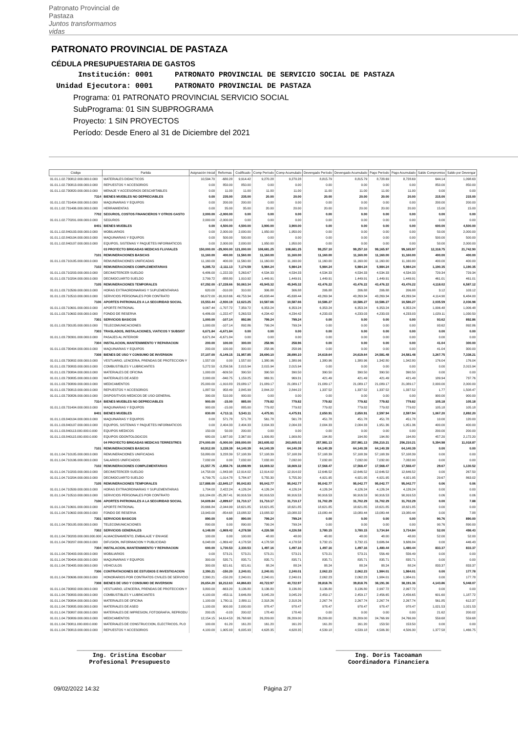Patronato Provincial de Pastaza
Juntos transformamos vidas
PATRONATO PROVINCIAL DE PASTAZA
CÉDULA PRESUPUESTARIA DE GASTOS
Institución: 0001 PATRONATO PROVINCIAL DE SERVICIO SOCIAL DE PASTAZA
Unidad Ejecutora: 0001 PATRONATO PROVINCIAL DE PASTAZA
Programa: 01 PATRONATO PROVINCIAL SERVICIO SOCIAL
SubPrograma: 01 SIN SUBPROGRAMA
Proyecto: 1 SIN PROYECTOS
Período: Desde Enero al 31 de Diciembre del 2021
| Código | Partida | Asignación Inicial | Reformas | Codificado | Comp Período | Comp Acumulado | Devengado Período | Devengado Acumulado | Pago Período | Pago Acumulado | Saldo Compromiso | Saldo por Devengar |
| --- | --- | --- | --- | --- | --- | --- | --- | --- | --- | --- | --- | --- |
| 01.01.1.02.730812.000.000.0.000 | MATERIALES DIDACTICOS | 10,594.70 | -680.28 | 9,914.42 | 9,270.28 | 9,270.28 | 8,815.79 | 8,815.79 | 8,728.69 | 8,728.69 | 644.14 | 1,098.63 |
| 01.01.1.02.730813.000.000.0.000 | REPUESTOS Y ACCESORIOS | 0.00 | 850.00 | 850.00 | 0.00 | 0.00 | 0.00 | 0.00 | 0.00 | 0.00 | 850.00 | 850.00 |
| 01.01.1.02.730820.000.000.0.000 | MENAJE Y ACCESORIOS DESCARTABLES | 0.00 | 11.00 | 11.00 | 11.00 | 11.00 | 11.00 | 11.00 | 11.00 | 11.00 | 0.00 | 0.00 |
| 7314 | BIENES MUEBLES NO DEPRECIABLES | 0.00 | 235.00 | 235.00 | 20.00 | 20.00 | 20.00 | 20.00 | 20.00 | 20.00 | 215.00 | 215.00 |
| 01.01.1.02.731404.000.000.0.000 | MAQUINARIAS Y EQUIPOS | 0.00 | 200.00 | 200.00 | 0.00 | 0.00 | 0.00 | 0.00 | 0.00 | 0.00 | 200.00 | 200.00 |
| 01.01.1.02.731406.000.000.0.000 | HERRAMIENTAS | 0.00 | 35.00 | 35.00 | 20.00 | 20.00 | 20.00 | 20.00 | 20.00 | 20.00 | 15.00 | 15.00 |
| 7702 | SEGUROS, COSTOS FINANCIEROS Y OTROS GASTO | 2,000.00 | -2,000.00 | 0.00 | 0.00 | 0.00 | 0.00 | 0.00 | 0.00 | 0.00 | 0.00 | 0.00 |
| 01.01.1.02.770201.000.000.0.000 | SEGUROS | 2,000.00 | -2,000.00 | 0.00 | 0.00 | 0.00 | 0.00 | 0.00 | 0.00 | 0.00 | 0.00 | 0.00 |
| 8401 | BIENES MUEBLES | 0.00 | 4,500.00 | 4,500.00 | 3,900.00 | 3,900.00 | 0.00 | 0.00 | 0.00 | 0.00 | 600.00 | 4,500.00 |
| 01.01.1.02.840103.000.000.0.000 | MOBILIARIOS | 0.00 | 2,000.00 | 2,000.00 | 1,950.00 | 1,950.00 | 0.00 | 0.00 | 0.00 | 0.00 | 50.00 | 2,000.00 |
| 01.01.1.02.840104.000.000.0.000 | MAQUINARIAS Y EQUIPOS | 0.00 | 500.00 | 500.00 | 0.00 | 0.00 | 0.00 | 0.00 | 0.00 | 0.00 | 500.00 | 500.00 |
| 01.01.1.02.840107.000.000.0.000 | EQUIPOS, SISTEMAS Y PAQUETES INFORMATICOS | 0.00 | 2,000.00 | 2,000.00 | 1,950.00 | 1,950.00 | 0.00 | 0.00 | 0.00 | 0.00 | 50.00 | 2,000.00 |
| | 03 PROYECTO BRIGADAS MEDICAS FLUVIALES | 150,000.00 | -29,000.00 | 121,000.00 | 108,681.25 | 108,681.25 | 99,257.10 | 99,257.10 | 99,165.97 | 99,165.97 | 12,318.75 | 21,742.90 |
| 7101 | REMUNERACIONES BASICAS | 11,160.00 | 400.00 | 11,560.00 | 11,160.00 | 11,160.00 | 11,160.00 | 11,160.00 | 11,160.00 | 11,160.00 | 400.00 | 400.00 |
| 01.01.1.03.710105.000.000.0.000 | REMUNERACIONES UNIFICADAS | 11,160.00 | 400.00 | 11,560.00 | 11,160.00 | 11,160.00 | 11,160.00 | 11,160.00 | 11,160.00 | 11,160.00 | 400.00 | 400.00 |
| 7102 | REMUNERACIONES COMPLEMENTARIAS | 9,285.72 | -2,111.13 | 7,174.59 | 5,984.24 | 5,984.24 | 5,984.24 | 5,984.24 | 5,984.24 | 5,984.24 | 1,190.35 | 1,190.35 |
| 01.01.1.03.710203.000.000.0.000 | DECIMOTERCER SUELDO | 6,486.00 | -1,222.33 | 5,263.67 | 4,534.33 | 4,534.33 | 4,534.33 | 4,534.33 | 4,534.33 | 4,534.33 | 729.34 | 729.34 |
| 01.01.1.03.710204.000.000.0.000 | DECIMOCUARTO SUELDO | 2,799.72 | -888.80 | 1,910.92 | 1,449.91 | 1,449.91 | 1,449.91 | 1,449.91 | 1,449.91 | 1,449.91 | 461.01 | 461.01 |
| 7105 | REMUNERACIONES TEMPORALES | 67,292.00 | -17,228.66 | 50,063.34 | 45,945.32 | 45,945.32 | 43,476.22 | 43,476.22 | 43,476.22 | 43,476.22 | 4,118.02 | 6,587.12 |
| 01.01.1.03.710509.000.000.0.000 | HORAS EXTRAORDINARIAS Y SUPLEMENTARIAS | 620.00 | -310.00 | 310.00 | 306.88 | 306.88 | 206.88 | 206.88 | 206.88 | 206.88 | 3.12 | 103.12 |
| 01.01.1.03.710510.000.000.0.000 | SERVICIOS PERSONALES POR CONTRATO | 66,672.00 | -16,918.66 | 49,753.34 | 45,638.44 | 45,638.44 | 43,269.34 | 43,269.34 | 43,269.34 | 43,269.34 | 4,114.90 | 6,484.00 |
| 7106 | APORTES PATRONALES A LA SEGURIDAD SOCIAL | 15,553.44 | -2,930.19 | 12,623.25 | 10,587.66 | 10,587.66 | 10,586.27 | 10,586.27 | 10,586.27 | 10,586.27 | 2,035.59 | 2,036.98 |
| 01.01.1.03.710601.000.000.0.000 | APORTE PATRONAL | 9,067.44 | -1,707.72 | 7,359.72 | 6,353.24 | 6,353.24 | 6,353.24 | 6,353.24 | 6,353.24 | 6,353.24 | 1,006.48 | 1,006.48 |
| 01.01.1.03.710602.000.000.0.000 | FONDO DE RESERVA | 6,486.00 | -1,222.47 | 5,263.53 | 4,234.42 | 4,234.42 | 4,233.03 | 4,233.03 | 4,233.03 | 4,233.03 | 1,029.11 | 1,030.50 |
| 7301 | SERVICIOS BASICOS | 1,000.00 | -107.14 | 892.86 | 799.24 | 799.24 | 0.00 | 0.00 | 0.00 | 0.00 | 93.62 | 892.86 |
| 01.01.1.03.730105.000.000.0.000 | TELECOMUNICACIONES | 1,000.00 | -107.14 | 892.86 | 799.24 | 799.24 | 0.00 | 0.00 | 0.00 | 0.00 | 93.62 | 892.86 |
| 7303 | TRASLADOS, INSTALACIONES, VIATICOS Y SUBSIST | 6,671.84 | -6,671.84 | 0.00 | 0.00 | 0.00 | 0.00 | 0.00 | 0.00 | 0.00 | 0.00 | 0.00 |
| 01.01.1.03.730301.000.000.0.000 | PASAJES AL INTERIOR | 6,671.84 | -6,671.84 | 0.00 | 0.00 | 0.00 | 0.00 | 0.00 | 0.00 | 0.00 | 0.00 | 0.00 |
| 7304 | INSTALACION, MANTENIMIENTO Y REPARACION | 200.00 | 100.00 | 300.00 | 258.96 | 258.96 | 0.00 | 0.00 | 0.00 | 0.00 | 41.04 | 300.00 |
| 01.01.1.03.730404.000.000.0.000 | MAQUINARIAS Y EQUIPOS | 200.00 | 100.00 | 300.00 | 258.96 | 258.96 | 0.00 | 0.00 | 0.00 | 0.00 | 41.04 | 300.00 |
| 7308 | BIENES DE USO Y CONSUMO DE INVERSION | 37,107.00 | -5,149.15 | 31,957.85 | 28,690.10 | 28,690.10 | 24,619.64 | 24,619.64 | 24,581.48 | 24,581.48 | 3,267.75 | 7,338.21 |
| 01.01.1.03.730802.000.000.0.000 | VESTUARIO, LENCERIA, PRENDAS DE PROTECCION Y | 1,557.00 | 0.00 | 1,557.00 | 1,380.96 | 1,380.96 | 1,380.96 | 1,380.96 | 1,342.80 | 1,342.80 | 176.04 | 176.04 |
| 01.01.1.03.730803.000.000.0.000 | COMBUSTIBLES Y LUBRICANTES | 5,272.50 | -3,256.56 | 2,015.94 | 2,015.94 | 2,015.94 | 0.00 | 0.00 | 0.00 | 0.00 | 0.00 | 2,015.94 |
| 01.01.1.03.730804.000.000.0.000 | MATERIALES DE OFICINA | 1,000.00 | -609.50 | 390.50 | 390.50 | 390.50 | 390.50 | 390.50 | 390.50 | 390.50 | 0.00 | 0.00 |
| 01.01.1.03.730805.000.000.0.000 | MATERIALES DE ASEO | 2,000.00 | -840.75 | 1,159.25 | 969.31 | 969.31 | 421.49 | 421.49 | 421.49 | 421.49 | 189.94 | 737.76 |
| 01.01.1.03.730809.000.000.0.000 | MEDICAMENTOS | 25,000.00 | -1,910.83 | 23,089.17 | 21,089.17 | 21,089.17 | 21,089.17 | 21,089.17 | 21,089.17 | 21,089.17 | 2,000.00 | 2,000.00 |
| 01.01.1.03.730813.000.000.0.000 | REPUESTOS Y ACCESORIOS | 1,887.50 | 958.49 | 2,845.99 | 2,844.22 | 2,844.22 | 1,337.52 | 1,337.52 | 1,337.52 | 1,337.52 | 1.77 | 1,508.47 |
| 01.01.1.03.730826.000.000.0.000 | DISPOSITIVOS MEDICOS DE USO GENERAL | 390.00 | 510.00 | 900.00 | 0.00 | 0.00 | 0.00 | 0.00 | 0.00 | 0.00 | 900.00 | 900.00 |
| 7314 | BIENES MUEBLES NO DEPRECIABLES | 900.00 | -15.00 | 885.00 | 779.82 | 779.82 | 779.82 | 779.82 | 779.82 | 779.82 | 105.18 | 105.18 |
| 01.01.1.03.731404.000.000.0.000 | MAQUINARIAS Y EQUIPOS | 900.00 | -15.00 | 885.00 | 779.82 | 779.82 | 779.82 | 779.82 | 779.82 | 779.82 | 105.18 | 105.18 |
| 8401 | BIENES MUEBLES | 830.00 | 4,713.11 | 5,543.11 | 4,475.91 | 4,475.91 | 2,650.91 | 2,650.91 | 2,597.94 | 2,597.94 | 1,067.20 | 2,892.20 |
| 01.01.1.03.840104.000.000.0.000 | MAQUINARIAS Y EQUIPOS | 0.00 | 571.78 | 571.78 | 561.78 | 561.78 | 451.78 | 451.78 | 451.78 | 451.78 | 10.00 | 120.00 |
| 01.01.1.03.840107.000.000.0.000 | EQUIPOS, SISTEMAS Y PAQUETES INFORMATICOS | 0.00 | 2,404.33 | 2,404.33 | 2,004.33 | 2,004.33 | 2,004.33 | 2,004.33 | 1,951.36 | 1,951.36 | 400.00 | 400.00 |
| 01.01.1.03.840113.000.000.0.000 | EQUIPOS MEDICOS | 150.00 | 50.00 | 200.00 | 0.00 | 0.00 | 0.00 | 0.00 | 0.00 | 0.00 | 200.00 | 200.00 |
| 01.01.1.03.840115.000.000.0.000 | EQUIPOS ODONTOLOGICOS | 680.00 | 1,687.00 | 2,367.00 | 1,909.80 | 1,909.80 | 194.80 | 194.80 | 194.80 | 194.80 | 457.20 | 2,172.20 |
| | 04 PROYECTO BRIGADAS MEDICAS TERRESTRES | 274,000.00 | -5,000.00 | 269,000.00 | 263,605.02 | 263,605.02 | 257,981.13 | 257,981.13 | 256,210.21 | 256,210.21 | 5,394.98 | 11,018.87 |
| 7101 | REMUNERACIONES BASICAS | 60,912.00 | 3,228.39 | 64,140.39 | 64,140.39 | 64,140.39 | 64,140.39 | 64,140.39 | 64,140.39 | 64,140.39 | 0.00 | 0.00 |
| 01.01.1.04.710105.000.000.0.000 | REMUNERACIONES UNIFICADAS | 53,880.00 | 3,228.39 | 57,108.39 | 57,108.39 | 57,108.39 | 57,108.39 | 57,108.39 | 57,108.39 | 57,108.39 | 0.00 | 0.00 |
| 01.01.1.04.710106.000.000.0.000 | SALARIOS UNIFICADOS | 7,032.00 | 0.00 | 7,032.00 | 7,032.00 | 7,032.00 | 7,032.00 | 7,032.00 | 7,032.00 | 7,032.00 | 0.00 | 0.00 |
| 7102 | REMUNERACIONES COMPLEMENTARIAS | 21,557.75 | -2,858.76 | 18,698.99 | 18,669.32 | 18,669.32 | 17,568.47 | 17,568.47 | 17,568.47 | 17,568.47 | 29.67 | 1,130.52 |
| 01.01.1.04.710203.000.000.0.000 | DECIMOTERCER SUELDO | 14,758.00 | -1,843.98 | 12,914.02 | 12,914.02 | 12,914.02 | 12,646.52 | 12,646.52 | 12,646.52 | 12,646.52 | 0.00 | 267.50 |
| 01.01.1.04.710204.000.000.0.000 | DECIMOCUARTO SUELDO | 6,799.75 | -1,014.78 | 5,784.97 | 5,755.30 | 5,755.30 | 4,921.95 | 4,921.95 | 4,921.95 | 4,921.95 | 29.67 | 863.02 |
| 7105 | REMUNERACIONES TEMPORALES | 117,888.00 | -22,845.17 | 95,042.83 | 95,042.77 | 95,042.77 | 95,042.77 | 95,042.77 | 95,042.77 | 95,042.77 | 0.06 | 0.06 |
| 01.01.1.04.710509.000.000.0.000 | HORAS EXTRAORDINARIAS Y SUPLEMENTARIAS | 1,704.00 | 2,422.24 | 4,126.24 | 4,126.24 | 4,126.24 | 4,126.24 | 4,126.24 | 4,126.24 | 4,126.24 | 0.00 | 0.00 |
| 01.01.1.04.710510.000.000.0.000 | SERVICIOS PERSONALES POR CONTRATO | 116,184.00 | -25,267.41 | 90,916.59 | 90,916.53 | 90,916.53 | 90,916.53 | 90,916.53 | 90,916.53 | 90,916.53 | 0.06 | 0.06 |
| 7106 | APORTES PATRONALES A LA SEGURIDAD SOCIAL | 34,609.84 | -2,899.67 | 31,710.17 | 31,710.17 | 31,710.17 | 31,702.29 | 31,702.29 | 31,702.29 | 31,702.29 | 0.00 | 7.88 |
| 01.01.1.04.710601.000.000.0.000 | APORTE PATRONAL | 20,666.84 | -2,044.99 | 18,621.85 | 18,621.85 | 18,621.85 | 18,621.85 | 18,621.85 | 18,621.85 | 18,621.85 | 0.00 | 0.00 |
| 01.01.1.04.710602.000.000.0.000 | FONDO DE RESERVA | 13,943.00 | -854.68 | 13,088.32 | 13,088.32 | 13,088.32 | 13,080.44 | 13,080.44 | 13,080.44 | 13,080.44 | 0.00 | 7.88 |
| 7301 | SERVICIOS BASICOS | 890.00 | 0.00 | 890.00 | 799.24 | 799.24 | 0.00 | 0.00 | 0.00 | 0.00 | 90.76 | 890.00 |
| 01.01.1.04.730105.000.000.0.000 | TELECOMUNICACIONES | 890.00 | 0.00 | 890.00 | 799.24 | 799.24 | 0.00 | 0.00 | 0.00 | 0.00 | 90.76 | 890.00 |
| 7302 | SERVICIOS GENERALES | 6,148.00 | -1,869.42 | 4,278.58 | 4,226.58 | 4,226.58 | 3,780.15 | 3,780.15 | 3,734.84 | 3,734.84 | 52.00 | 498.43 |
| 01.01.1.04.730203.000.000.000.000 | ALMACENAMIENTO, EMBALAJE Y ENVASE | 100.00 | 0.00 | 100.00 | 48.00 | 48.00 | 48.00 | 48.00 | 48.00 | 48.00 | 52.00 | 52.00 |
| 01.01.1.04.730207.000.000.0.000 | DIFUSION, INFORMACION Y PUBLICIDAD | 6,048.00 | -1,869.42 | 4,178.58 | 4,178.58 | 4,178.58 | 3,732.15 | 3,732.15 | 3,686.84 | 3,686.84 | 0.00 | 446.43 |
| 7304 | INSTALACION, MANTENIMIENTO Y REPARACION | 600.00 | 1,730.53 | 2,330.53 | 1,497.16 | 1,497.16 | 1,497.16 | 1,497.16 | 1,480.44 | 1,480.44 | 833.37 | 833.37 |
| 01.01.1.04.730403.000.000.0.000 | MOBILIARIOS | 0.00 | 573.21 | 573.21 | 573.21 | 573.21 | 573.21 | 573.21 | 556.49 | 556.49 | 0.00 | 0.00 |
| 01.01.1.04.730404.000.000.0.000 | MAQUINARIAS Y EQUIPOS | 300.00 | 535.71 | 835.71 | 835.71 | 835.71 | 835.71 | 835.71 | 835.71 | 835.71 | 0.00 | 0.00 |
| 01.01.1.04.730405.000.000.0.000 | VEHICULOS | 300.00 | 621.61 | 921.61 | 88.24 | 88.24 | 88.24 | 88.24 | 88.24 | 88.24 | 833.37 | 833.37 |
| 7306 | CONTRATACIONES DE ESTUDIOS E INVESTIGACION | 2,390.21 | -150.20 | 2,240.01 | 2,240.01 | 2,240.01 | 2,062.23 | 2,062.23 | 1,984.01 | 1,984.01 | 0.00 | 177.78 |
| 01.01.1.04.730606.000.000.0.000 | HONORARIOS POR CONTRATOS CIVILES DE SERVICIO | 2,390.21 | -150.20 | 2,240.01 | 2,240.01 | 2,240.01 | 2,062.23 | 2,062.23 | 1,984.01 | 1,984.01 | 0.00 | 177.78 |
| 7308 | BIENES DE USO Y CONSUMO DE INVERSION | 26,654.20 | 18,212.63 | 44,866.83 | 40,722.97 | 40,722.97 | 39,818.76 | 39,818.76 | 38,191.36 | 38,191.36 | 4,143.86 | 5,048.07 |
| 01.01.1.04.730802.000.000.0.000 | VESTUARIO, LENCERIA, PRENDAS DE PROTECCION Y | 3,800.00 | -663.20 | 3,136.80 | 3,136.80 | 3,136.80 | 3,136.80 | 3,136.80 | 2,997.72 | 2,997.72 | 0.00 | 0.00 |
| 01.01.1.04.730803.000.000.0.000 | COMBUSTIBLES Y LUBRICANTES | 4,100.00 | -453.11 | 3,646.89 | 3,045.29 | 3,045.29 | 2,459.17 | 2,459.17 | 2,456.65 | 2,456.65 | 601.60 | 1,187.72 |
| 01.01.1.04.730804.000.000.0.000 | MATERIALES DE OFICINA | 1,100.00 | 1,780.11 | 2,880.11 | 2,318.26 | 2,318.26 | 2,267.74 | 2,267.74 | 2,267.74 | 2,267.74 | 561.85 | 612.37 |
| 01.01.1.04.730805.000.000.0.000 | MATERIALES DE ASEO | 1,100.00 | 900.00 | 2,000.00 | 978.47 | 978.47 | 978.47 | 978.47 | 978.47 | 978.47 | 1,021.53 | 1,021.53 |
| 01.01.1.04.730807.000.000.0.000 | MATERIALES DE IMPRESION, FOTOGRAFIA, REPRODU | 200.05 | -0.03 | 200.02 | 178.40 | 178.40 | 0.00 | 0.00 | 0.00 | 0.00 | 21.62 | 200.02 |
| 01.01.1.04.730809.000.000.0.000 | MEDICAMENTOS | 12,154.15 | 14,614.53 | 26,768.68 | 26,209.00 | 26,209.00 | 26,209.00 | 26,209.00 | 24,766.99 | 24,766.99 | 559.68 | 559.68 |
| 01.01.1.04.730811.000.000.0.000 | MATERIALES DE CONSTRUCCION, ELECTRICOS, PLO | 100.00 | 61.20 | 161.20 | 161.20 | 161.20 | 161.20 | 161.20 | 153.50 | 153.50 | 0.00 | 0.00 |
| 01.01.1.04.730813.000.000.0.000 | REPUESTOS Y ACCESORIOS | 4,100.00 | 1,905.93 | 6,005.93 | 4,628.35 | 4,628.35 | 4,539.18 | 4,539.18 | 4,506.30 | 4,506.30 | 1,377.58 | 1,466.75 |
______________________________
Ing. Cristina Escobar
Profesional Presupuesto
______________________________
Ing. Doris Tacoaman
Coordinadora Financiera
09/02/2022 14:32 Página 2/7